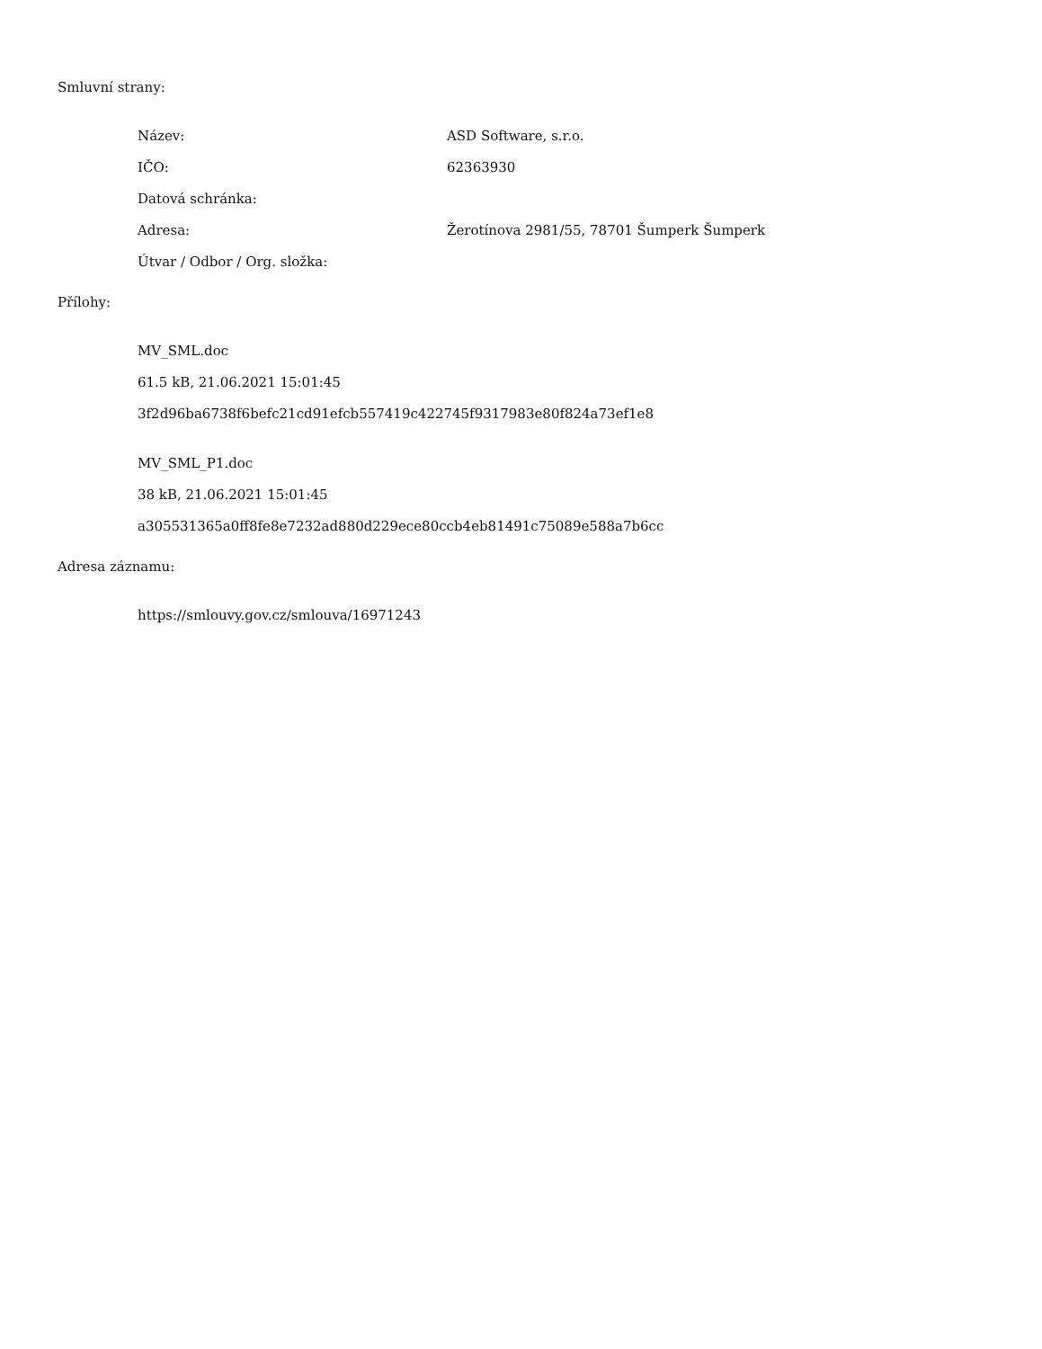Smluvní strany:
| Název: | ASD Software, s.r.o. |
| IČO: | 62363930 |
| Datová schránka: | |
| Adresa: | Žerotínova 2981/55, 78701 Šumperk Šumperk |
| Útvar / Odbor / Org. složka: | |
Přílohy:
MV_SML.doc
61.5 kB, 21.06.2021 15:01:45
3f2d96ba6738f6befc21cd91efcb557419c422745f9317983e80f824a73ef1e8
MV_SML_P1.doc
38 kB, 21.06.2021 15:01:45
a305531365a0ff8fe8e7232ad880d229ece80ccb4eb81491c75089e588a7b6cc
Adresa záznamu:
https://smlouvy.gov.cz/smlouva/16971243